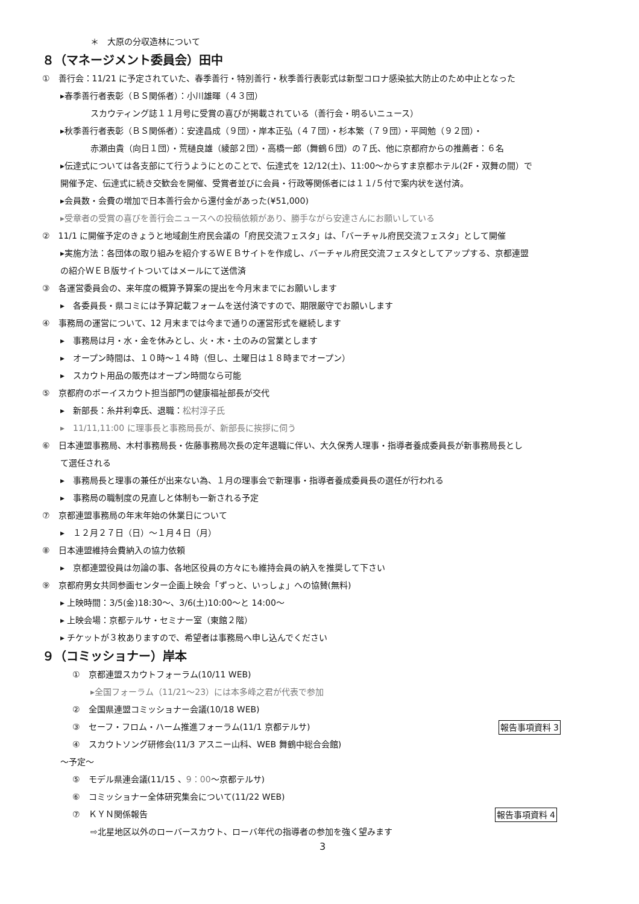＊　大原の分収造林について
８（マネージメント委員会）田中
①　善行会：11/21 に予定されていた、春季善行・特別善行・秋季善行表彰式は新型コロナ感染拡大防止のため中止となった
▸春季善行者表彰（ＢＳ関係者）：小川雄暉（４３団）
スカウティング誌１１月号に受賞の喜びが掲載されている（善行会・明るいニュース）
▸秋季善行者表彰（ＢＳ関係者）：安達昌成（９団）・岸本正弘（４７団）・杉本繁（７９団）・平岡勉（９２団）・
赤瀬由貴（向日１団）・荒樋良雄（綾部２団）・高橋一郎（舞鶴６団）の７氏、他に京都府からの推薦者：６名
▸伝達式については各支部にて行うようにとのことで、伝達式を 12/12(土)、11:00～からすま京都ホテル(2F・双舞の間）で
開催予定、伝達式に続き交歓会を開催、受賞者並びに会員・行政等関係者には１１/５付で案内状を送付済。
▸会員数・会費の増加で日本善行会から還付金があった(¥51,000)
▸受章者の受賞の喜びを善行会ニュースへの投稿依頼があり、勝手ながら安達さんにお願いしている
②　11/1 に開催予定のきょうと地域創生府民会議の「府民交流フェスタ」は、「バーチャル府民交流フェスタ」として開催
▸実施方法：各団体の取り組みを紹介するＷＥＢサイトを作成し、バーチャル府民交流フェスタとしてアップする、京都連盟
の紹介ＷＥＢ版サイトついてはメールにて送信済
③　各運営委員会の、来年度の概算予算案の提出を今月末までにお願いします
▸　各委員長・県コミには予算記載フォームを送付済ですので、期限厳守でお願いします
④　事務局の運営について、12 月末までは今まで通りの運営形式を継続します
▸　事務局は月・水・金を休みとし、火・木・土のみの営業とします
▸　オープン時間は、１０時～１４時（但し、土曜日は１８時までオープン）
▸　スカウト用品の販売はオープン時間なら可能
⑤　京都府のボーイスカウト担当部門の健康福祉部長が交代
▸　新部長：糸井利幸氏、退職：松村淳子氏
▸　11/11,11:00 に理事長と事務局長が、新部長に挨拶に伺う
⑥　日本連盟事務局、木村事務局長・佐藤事務局次長の定年退職に伴い、大久保秀人理事・指導者養成委員長が新事務局長とし
て選任される
▸　事務局長と理事の兼任が出来ない為、１月の理事会で新理事・指導者養成委員長の選任が行われる
▸　事務局の職制度の見直しと体制も一新される予定
⑦　京都連盟事務局の年末年始の休業日について
▸　１２月２７日（日）～１月４日（月）
⑧　日本連盟維持会費納入の協力依頼
▸　京都連盟役員は勿論の事、各地区役員の方々にも維持会員の納入を推奨して下さい
⑨　京都府男女共同参画センター企画上映会「ずっと、いっしょ」への協賛(無料)
▸ 上映時間：3/5(金)18:30～、3/6(土)10:00～と 14:00～
▸ 上映会場：京都テルサ・セミナー室（東館２階）
▸ チケットが３枚ありますので、希望者は事務局へ申し込んでください
９（コミッショナー）岸本
①　京都連盟スカウトフォーラム(10/11 WEB)
▸全国フォーラム（11/21～23）には本多峰之君が代表で参加
②　全国県連盟コミッショナー会議(10/18 WEB)
報告事項資料 3 ③　セーフ・フロム・ハーム推進フォーラム(11/1 京都テルサ)
④　スカウトソング研修会(11/3 アスニー山科、WEB 舞鶴中総合会館)
～予定～
⑤　モデル県連会議(11/15 、9：00～京都テルサ)
⑥　コミッショナー全体研究集会について(11/22 WEB)
報告事項資料 4 ⑦　ＫＹＮ関係報告
⇨北星地区以外のローバースカウト、ローバ年代の指導者の参加を強く望みます
3